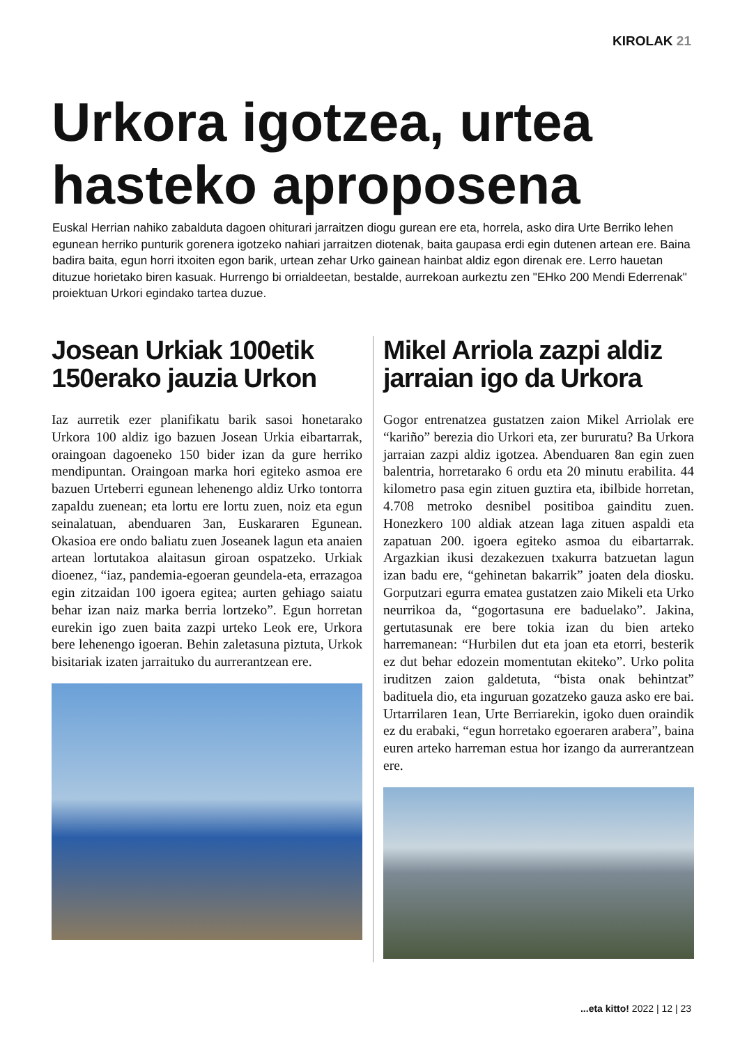KIROLAK 21
Urkora igotzea, urtea
hasteko aproposena
Euskal Herrian nahiko zabalduta dagoen ohiturari jarraitzen diogu gurean ere eta, horrela, asko dira Urte Berriko lehen egunean herriko punturik gorenera igotzeko nahiari jarraitzen diotenak, baita gaupasa erdi egin dutenen artean ere. Baina badira baita, egun horri itxoiten egon barik, urtean zehar Urko gainean hainbat aldiz egon direnak ere. Lerro hauetan dituzue horietako biren kasuak. Hurrengo bi orrialdeetan, bestalde, aurrekoan aurkeztu zen "EHko 200 Mendi Ederrenak" proiektuan Urkori egindako tartea duzue.
Josean Urkiak 100etik 150erako jauzia Urkon
Iaz aurretik ezer planifikatu barik sasoi honetarako Urkora 100 aldiz igo bazuen Josean Urkia eibartarrak, oraingoan dagoeneko 150 bider izan da gure herriko mendipuntan. Oraingoan marka hori egiteko asmoa ere bazuen Urteberri egunean lehenengo aldiz Urko tontorra zapaldu zuenean; eta lortu ere lortu zuen, noiz eta egun seinalatuan, abenduaren 3an, Euskararen Egunean. Okasioa ere ondo baliatu zuen Joseanek lagun eta anaien artean lortutakoa alaitasun giroan ospatzeko. Urkiak dioenez, “iaz, pandemia-egoeran geundela-eta, errazagoa egin zitzaidan 100 igoera egitea; aurten gehiago saiatu behar izan naiz marka berria lortzeko”. Egun horretan eurekin igo zuen baita zazpi urteko Leok ere, Urkora bere lehenengo igoeran. Behin zaletasuna piztuta, Urkok bisitariak izaten jarraituko du aurrerantzean ere.
Mikel Arriola zazpi aldiz jarraian igo da Urkora
Gogor entrenatzea gustatzen zaion Mikel Arriolak ere “kariño” berezia dio Urkori eta, zer bururatu? Ba Urkora jarraian zazpi aldiz igotzea. Abenduaren 8an egin zuen balentria, horretarako 6 ordu eta 20 minutu erabilita. 44 kilometro pasa egin zituen guztira eta, ibilbide horretan, 4.708 metroko desnibel positiboa gainditu zuen. Honezkero 100 aldiak atzean laga zituen aspaldi eta zapatuan 200. igoera egiteko asmoa du eibartarrak. Argazkian ikusi dezakezuen txakurra batzuetan lagun izan badu ere, “gehinetan bakarrik” joaten dela diosku. Gorputzari egurra ematea gustatzen zaio Mikeli eta Urko neurrikoa da, “gogortasuna ere baduelako”. Jakina, gertutasunak ere bere tokia izan du bien arteko harremanean: “Hurbilen dut eta joan eta etorri, besterik ez dut behar edozein momentutan ekiteko”. Urko polita iruditzen zaion galdetuta, “bista onak behintzat” badituela dio, eta inguruan gozatzeko gauza asko ere bai. Urtarrilaren 1ean, Urte Berriarekin, igoko duen oraindik ez du erabaki, “egun horretako egoeraren arabera”, baina euren arteko harreman estua hor izango da aurrerantzean ere.
...eta kitto! 2022 | 12 | 23